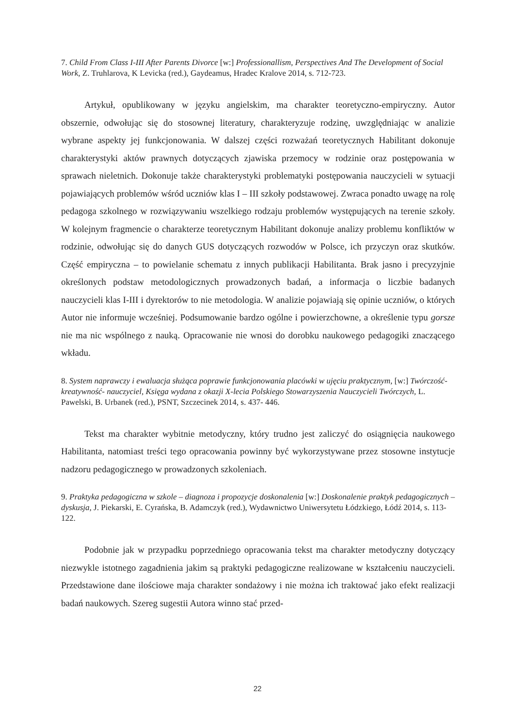7. Child From Class I-III After Parents Divorce [w:] Professionallism, Perspectives And The Development of Social Work, Z. Truhlarova, K Levicka (red.), Gaydeamus, Hradec Kralove 2014, s. 712-723.
Artykuł, opublikowany w języku angielskim, ma charakter teoretyczno-empiryczny. Autor obszernie, odwołując się do stosownej literatury, charakteryzuje rodzinę, uwzględniając w analizie wybrane aspekty jej funkcjonowania. W dalszej części rozważań teoretycznych Habilitant dokonuje charakterystyki aktów prawnych dotyczących zjawiska przemocy w rodzinie oraz postępowania w sprawach nieletnich. Dokonuje także charakterystyki problematyki postępowania nauczycieli w sytuacji pojawiających problemów wśród uczniów klas I – III szkoły podstawowej. Zwraca ponadto uwagę na rolę pedagoga szkolnego w rozwiązywaniu wszelkiego rodzaju problemów występujących na terenie szkoły. W kolejnym fragmencie o charakterze teoretycznym Habilitant dokonuje analizy problemu konfliktów w rodzinie, odwołując się do danych GUS dotyczących rozwodów w Polsce, ich przyczyn oraz skutków. Część empiryczna – to powielanie schematu z innych publikacji Habilitanta. Brak jasno i precyzyjnie określonych podstaw metodologicznych prowadzonych badań, a informacja o liczbie badanych nauczycieli klas I-III i dyrektorów to nie metodologia. W analizie pojawiają się opinie uczniów, o których Autor nie informuje wcześniej. Podsumowanie bardzo ogólne i powierzchowne, a określenie typu gorsze nie ma nic wspólnego z nauką. Opracowanie nie wnosi do dorobku naukowego pedagogiki znaczącego wkładu.
8. System naprawczy i ewaluacja służąca poprawie funkcjonowania placówki w ujęciu praktycznym, [w:] Twórczość-kreatywność- nauczyciel, Księga wydana z okazji X-lecia Polskiego Stowarzyszenia Nauczycieli Twórczych, L. Pawelski, B. Urbanek (red.), PSNT, Szczecinek 2014, s. 437- 446.
Tekst ma charakter wybitnie metodyczny, który trudno jest zaliczyć do osiągnięcia naukowego Habilitanta, natomiast treści tego opracowania powinny być wykorzystywane przez stosowne instytucje nadzoru pedagogicznego w prowadzonych szkoleniach.
9. Praktyka pedagogiczna w szkole – diagnoza i propozycje doskonalenia [w:] Doskonalenie praktyk pedagogicznych – dyskusja, J. Piekarski, E. Cyrańska, B. Adamczyk (red.), Wydawnictwo Uniwersytetu Łódzkiego, Łódź 2014, s. 113-122.
Podobnie jak w przypadku poprzedniego opracowania tekst ma charakter metodyczny dotyczący niezwykle istotnego zagadnienia jakim są praktyki pedagogiczne realizowane w kształceniu nauczycieli. Przedstawione dane ilościowe maja charakter sondażowy i nie można ich traktować jako efekt realizacji badań naukowych. Szereg sugestii Autora winno stać przed-
22